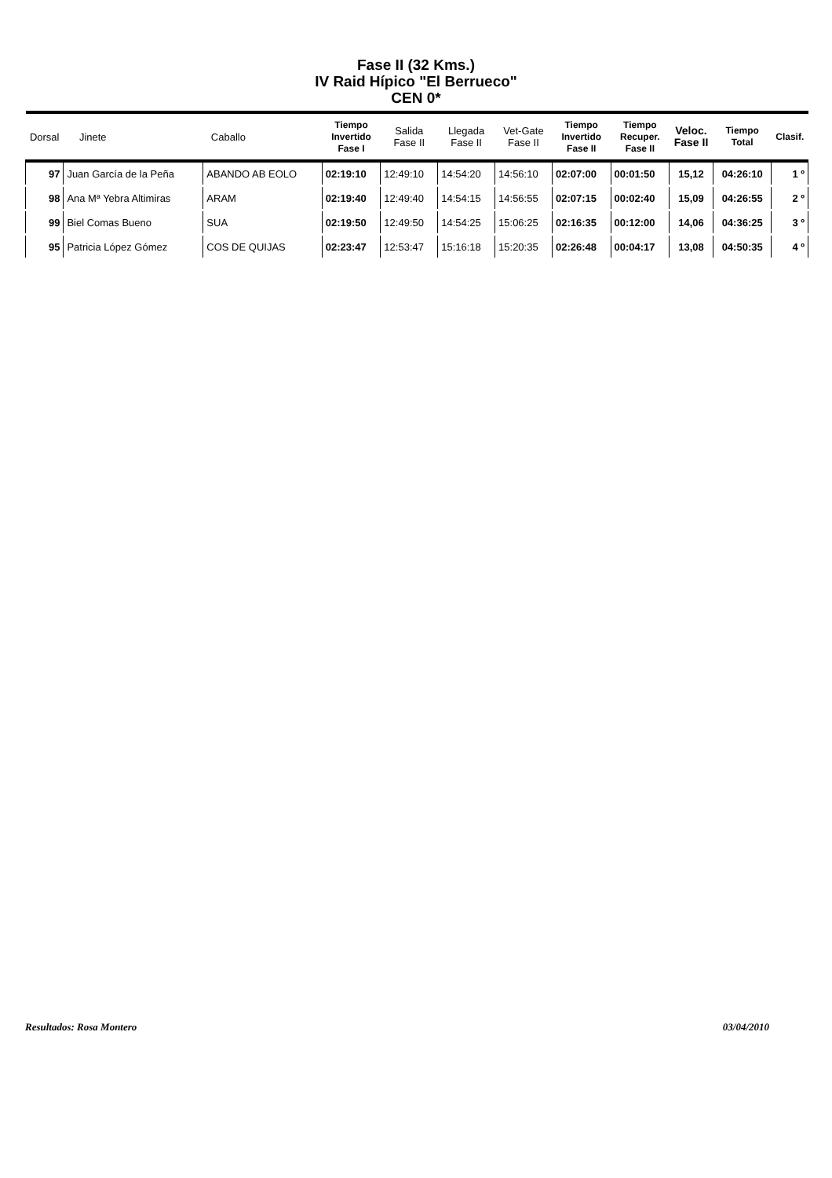Fase II (32 Kms.)
IV Raid Hípico "El Berrueco"
CEN 0*
| Dorsal | Jinete | Caballo | Tiempo Invertido Fase I | Salida Fase II | Llegada Fase II | Vet-Gate Fase II | Tiempo Invertido Fase II | Tiempo Recuper. Fase II | Veloc. Fase II | Tiempo Total | Clasif. |
| --- | --- | --- | --- | --- | --- | --- | --- | --- | --- | --- | --- |
| 97 | Juan García de la Peña | ABANDO AB EOLO | 02:19:10 | 12:49:10 | 14:54:20 | 14:56:10 | 02:07:00 | 00:01:50 | 15,12 | 04:26:10 | 1 º |
| 98 | Ana Mª Yebra Altimiras | ARAM | 02:19:40 | 12:49:40 | 14:54:15 | 14:56:55 | 02:07:15 | 00:02:40 | 15,09 | 04:26:55 | 2 º |
| 99 | Biel Comas Bueno | SUA | 02:19:50 | 12:49:50 | 14:54:25 | 15:06:25 | 02:16:35 | 00:12:00 | 14,06 | 04:36:25 | 3 º |
| 95 | Patricia López Gómez | COS DE QUIJAS | 02:23:47 | 12:53:47 | 15:16:18 | 15:20:35 | 02:26:48 | 00:04:17 | 13,08 | 04:50:35 | 4 º |
Resultados: Rosa Montero 03/04/2010